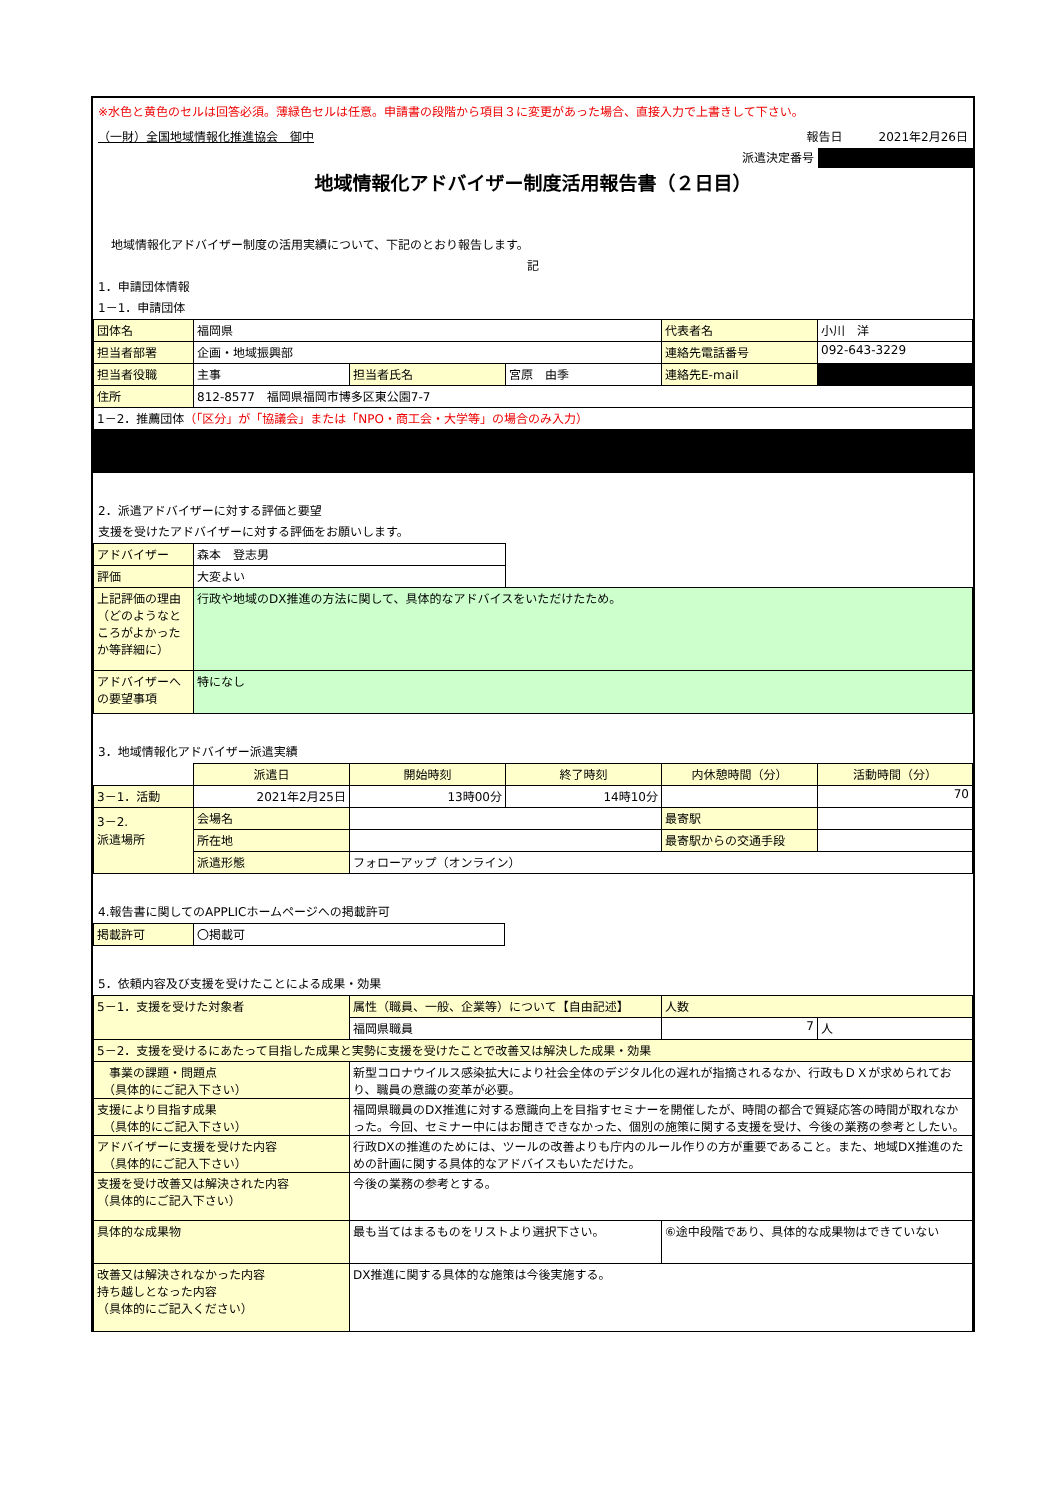※水色と黄色のセルは回答必須。薄緑色セルは任意。申請書の段階から項目３に変更があった場合、直接入力で上書きして下さい。
（一財）全国地域情報化推進協会　御中 報告日　　　2021年2月26日
派遣決定番号
地域情報化アドバイザー制度活用報告書（２日目）
地域情報化アドバイザー制度の活用実績について、下記のとおり報告します。
記
1．申請団体情報
1－1．申請団体
| 団体名 | 福岡県 | | | 代表者名 | 小川 洋 |
| 担当者部署 | 企画・地域振興部 | | | 連絡先電話番号 | 092-643-3229 |
| 担当者役職 | 主事 | 担当者氏名 | 宮原 由季 | 連絡先E-mail | |
| 住所 | 812-8577 福岡県福岡市博多区東公園7-7 | | | | |
| 1－2．推薦団体 （「区分」が「協議会」または「NPO・商工会・大学等」の場合のみ入力） | | | | | |
2．派遣アドバイザーに対する評価と要望
支援を受けたアドバイザーに対する評価をお願いします。
| アドバイザー | 森本 登志男 | |
| 評価 | 大変よい | |
| 上記評価の理由（どのようなところがよかったか等詳細に） | 行政や地域のDX推進の方法に関して、具体的なアドバイスをいただけたため。 | |
| アドバイザーへの要望事項 | 特になし | |
3．地域情報化アドバイザー派遣実績
| | 派遣日 | 開始時刻 | 終了時刻 | 内休憩時間（分） | 活動時間（分） |
| 3－1．活動 | 2021年2月25日 | 13時00分 | 14時10分 | | 70 |
| 3－2. 派遣場所 | 会場名 | | | 最寄駅 | |
| | 所在地 | | | 最寄駅からの交通手段 | |
| | 派遣形態 | フォローアップ（オンライン） | | | |
4.報告書に関してのAPPLICホームページへの掲載許可
| 掲載許可 | 〇掲載可 |
5．依頼内容及び支援を受けたことによる成果・効果
| 5－1．支援を受けた対象者 | 属性（職員、一般、企業等）について【自由記述】 | 人数 | |
| | 福岡県職員 | 7 | 人 |
| 5－2．支援を受けるにあたって目指した成果と実勢に支援を受けたことで改善又は解決した成果・効果 | | | |
| 事業の課題・問題点 （具体的にご記入下さい） | 新型コロナウイルス感染拡大により社会全体のデジタル化の遅れが指摘されるなか、行政もＤＸが求められており、職員の意識の変革が必要。 | | |
| 支援により目指す成果 （具体的にご記入下さい） | 福岡県職員のDX推進に対する意識向上を目指すセミナーを開催したが、時間の都合で質疑応答の時間が取れなかった。今回、セミナー中にはお聞きできなかった、個別の施策に関する支援を受け、今後の業務の参考としたい。 | | |
| アドバイザーに支援を受けた内容 （具体的にご記入下さい） | 行政DXの推進のためには、ツールの改善よりも庁内のルール作りの方が重要であること。また、地域DX推進のための計画に関する具体的なアドバイスもいただけた。 | | |
| 支援を受け改善又は解決された内容 （具体的にご記入下さい） | 今後の業務の参考とする。 | | |
| 具体的な成果物 | 最も当てはまるものをリストより選択下さい。 | ⑥途中段階であり、具体的な成果物はできていない | |
| 改善又は解決されなかった内容 持ち越しとなった内容 （具体的にご記入ください） | DX推進に関する具体的な施策は今後実施する。 | | |